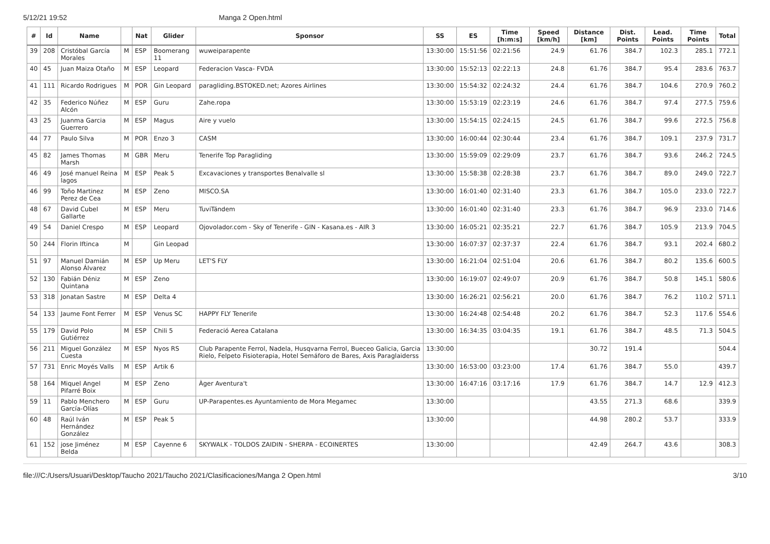5/12/21 19:52 Manga 2 Open.html
| # | Id | Name | | Nat | Glider | Sponsor | SS | ES | Time [h:m:s] | Speed [km/h] | Distance [km] | Dist. Points | Lead. Points | Time Points | Total |
| --- | --- | --- | --- | --- | --- | --- | --- | --- | --- | --- | --- | --- | --- | --- | --- |
| 39 | 208 | Cristóbal García Morales | M | ESP | Boomerang 11 | wuweiparapente | 13:30:00 | 15:51:56 | 02:21:56 | 24.9 | 61.76 | 384.7 | 102.3 | 285.1 | 772.1 |
| 40 | 45 | Juan Maiza Otaño | M | ESP | Leopard | Federacion Vasca- FVDA | 13:30:00 | 15:52:13 | 02:22:13 | 24.8 | 61.76 | 384.7 | 95.4 | 283.6 | 763.7 |
| 41 | 111 | Ricardo Rodrigues | M | POR | Gin Leopard | paragliding.BSTOKED.net; Azores Airlines | 13:30:00 | 15:54:32 | 02:24:32 | 24.4 | 61.76 | 384.7 | 104.6 | 270.9 | 760.2 |
| 42 | 35 | Federico Núñez Alcón | M | ESP | Guru | Zahe.ropa | 13:30:00 | 15:53:19 | 02:23:19 | 24.6 | 61.76 | 384.7 | 97.4 | 277.5 | 759.6 |
| 43 | 25 | Juanma Garcia Guerrero | M | ESP | Magus | Aire y vuelo | 13:30:00 | 15:54:15 | 02:24:15 | 24.5 | 61.76 | 384.7 | 99.6 | 272.5 | 756.8 |
| 44 | 77 | Paulo Silva | M | POR | Enzo 3 | CASM | 13:30:00 | 16:00:44 | 02:30:44 | 23.4 | 61.76 | 384.7 | 109.1 | 237.9 | 731.7 |
| 45 | 82 | James Thomas Marsh | M | GBR | Meru | Tenerife Top Paragliding | 13:30:00 | 15:59:09 | 02:29:09 | 23.7 | 61.76 | 384.7 | 93.6 | 246.2 | 724.5 |
| 46 | 49 | José manuel Reina lagos | M | ESP | Peak 5 | Excavaciones y transportes Benalvalle sl | 13:30:00 | 15:58:38 | 02:28:38 | 23.7 | 61.76 | 384.7 | 89.0 | 249.0 | 722.7 |
| 46 | 99 | Toño Martinez Perez de Cea | M | ESP | Zeno | MISCO.SA | 13:30:00 | 16:01:40 | 02:31:40 | 23.3 | 61.76 | 384.7 | 105.0 | 233.0 | 722.7 |
| 48 | 67 | David Cubel Gallarte | M | ESP | Meru | TuviTándem | 13:30:00 | 16:01:40 | 02:31:40 | 23.3 | 61.76 | 384.7 | 96.9 | 233.0 | 714.6 |
| 49 | 54 | Daniel Crespo | M | ESP | Leopard | Ojovolador.com - Sky of Tenerife - GIN - Kasana.es - AIR 3 | 13:30:00 | 16:05:21 | 02:35:21 | 22.7 | 61.76 | 384.7 | 105.9 | 213.9 | 704.5 |
| 50 | 244 | Florin Iftinca | M | | Gin Leopad | | 13:30:00 | 16:07:37 | 02:37:37 | 22.4 | 61.76 | 384.7 | 93.1 | 202.4 | 680.2 |
| 51 | 97 | Manuel Damián Alonso Álvarez | M | ESP | Up Meru | LET'S FLY | 13:30:00 | 16:21:04 | 02:51:04 | 20.6 | 61.76 | 384.7 | 80.2 | 135.6 | 600.5 |
| 52 | 130 | Fabián Déniz Quintana | M | ESP | Zeno | | 13:30:00 | 16:19:07 | 02:49:07 | 20.9 | 61.76 | 384.7 | 50.8 | 145.1 | 580.6 |
| 53 | 318 | Jonatan Sastre | M | ESP | Delta 4 | | 13:30:00 | 16:26:21 | 02:56:21 | 20.0 | 61.76 | 384.7 | 76.2 | 110.2 | 571.1 |
| 54 | 133 | Jaume Font Ferrer | M | ESP | Venus SC | HAPPY FLY Tenerife | 13:30:00 | 16:24:48 | 02:54:48 | 20.2 | 61.76 | 384.7 | 52.3 | 117.6 | 554.6 |
| 55 | 179 | David Polo Gutiérrez | M | ESP | Chili 5 | Federació Aerea Catalana | 13:30:00 | 16:34:35 | 03:04:35 | 19.1 | 61.76 | 384.7 | 48.5 | 71.3 | 504.5 |
| 56 | 211 | Miguel González Cuesta | M | ESP | Nyos RS | Club Parapente Ferrol, Nadela, Husqvarna Ferrol, Bueceo Galicia, Garcia Rielo, Felpeto Fisioterapia, Hotel Semáforo de Bares, Axis Paraglaiderss | 13:30:00 | | | | 30.72 | 191.4 | | | 504.4 |
| 57 | 731 | Enric Moyés Valls | M | ESP | Artik 6 | | 13:30:00 | 16:53:00 | 03:23:00 | 17.4 | 61.76 | 384.7 | 55.0 | | 439.7 |
| 58 | 164 | Miquel Angel Pifarré Boix | M | ESP | Zeno | Àger Aventura't | 13:30:00 | 16:47:16 | 03:17:16 | 17.9 | 61.76 | 384.7 | 14.7 | 12.9 | 412.3 |
| 59 | 11 | Pablo Menchero García-Olías | M | ESP | Guru | UP-Parapentes.es Ayuntamiento de Mora Megamec | 13:30:00 | | | | 43.55 | 271.3 | 68.6 | | 339.9 |
| 60 | 48 | Raúl Iván Hernández González | M | ESP | Peak 5 | | 13:30:00 | | | | 44.98 | 280.2 | 53.7 | | 333.9 |
| 61 | 152 | jose Jiménez Belda | M | ESP | Cayenne 6 | SKYWALK - TOLDOS ZAIDIN - SHERPA - ECOINERTES | 13:30:00 | | | | 42.49 | 264.7 | 43.6 | | 308.3 |
file:///C:/Users/Usuari/Desktop/Taucho 2021/Taucho 2021/Clasificaciones/Manga 2 Open.html 3/10